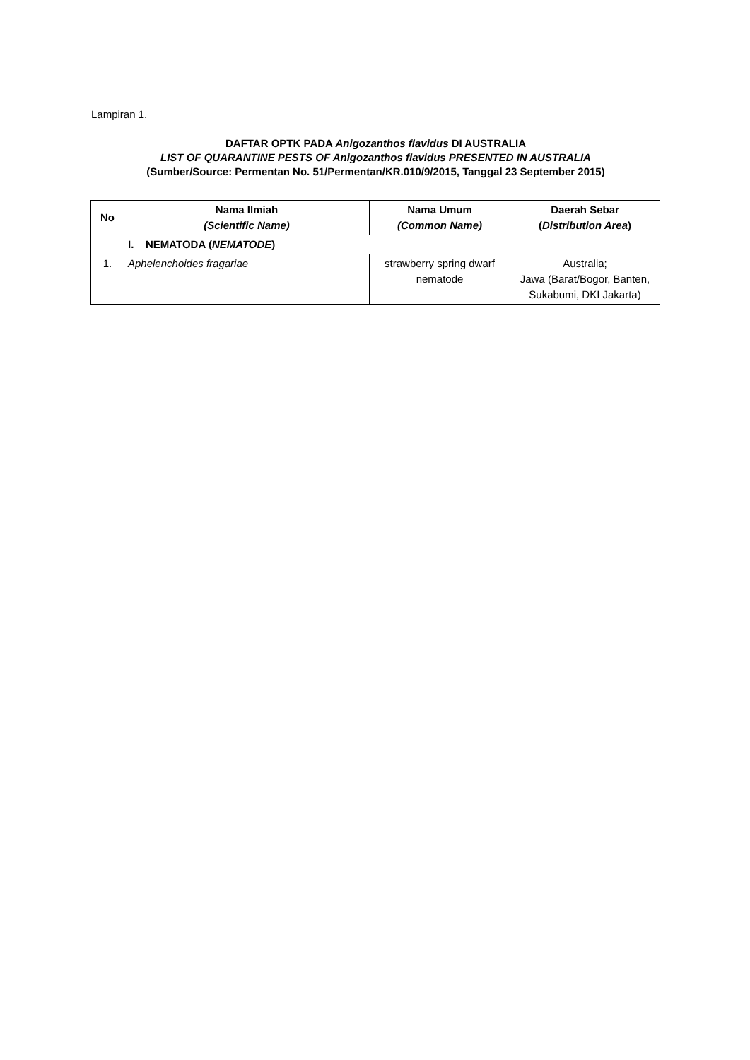Lampiran 1.
DAFTAR OPTK PADA Anigozanthos flavidus DI AUSTRALIA
LIST OF QUARANTINE PESTS OF Anigozanthos flavidus PRESENTED IN AUSTRALIA
(Sumber/Source: Permentan No. 51/Permentan/KR.010/9/2015, Tanggal 23 September 2015)
| No | Nama Ilmiah (Scientific Name) | Nama Umum (Common Name) | Daerah Sebar ( Distribution Area ) |
| --- | --- | --- | --- |
| | I. NEMATODA ( NEMATODE ) | | |
| 1. | Aphelenchoides fragariae | strawberry spring dwarf nematode | Australia; Jawa (Barat/Bogor, Banten, Sukabumi, DKI Jakarta) |